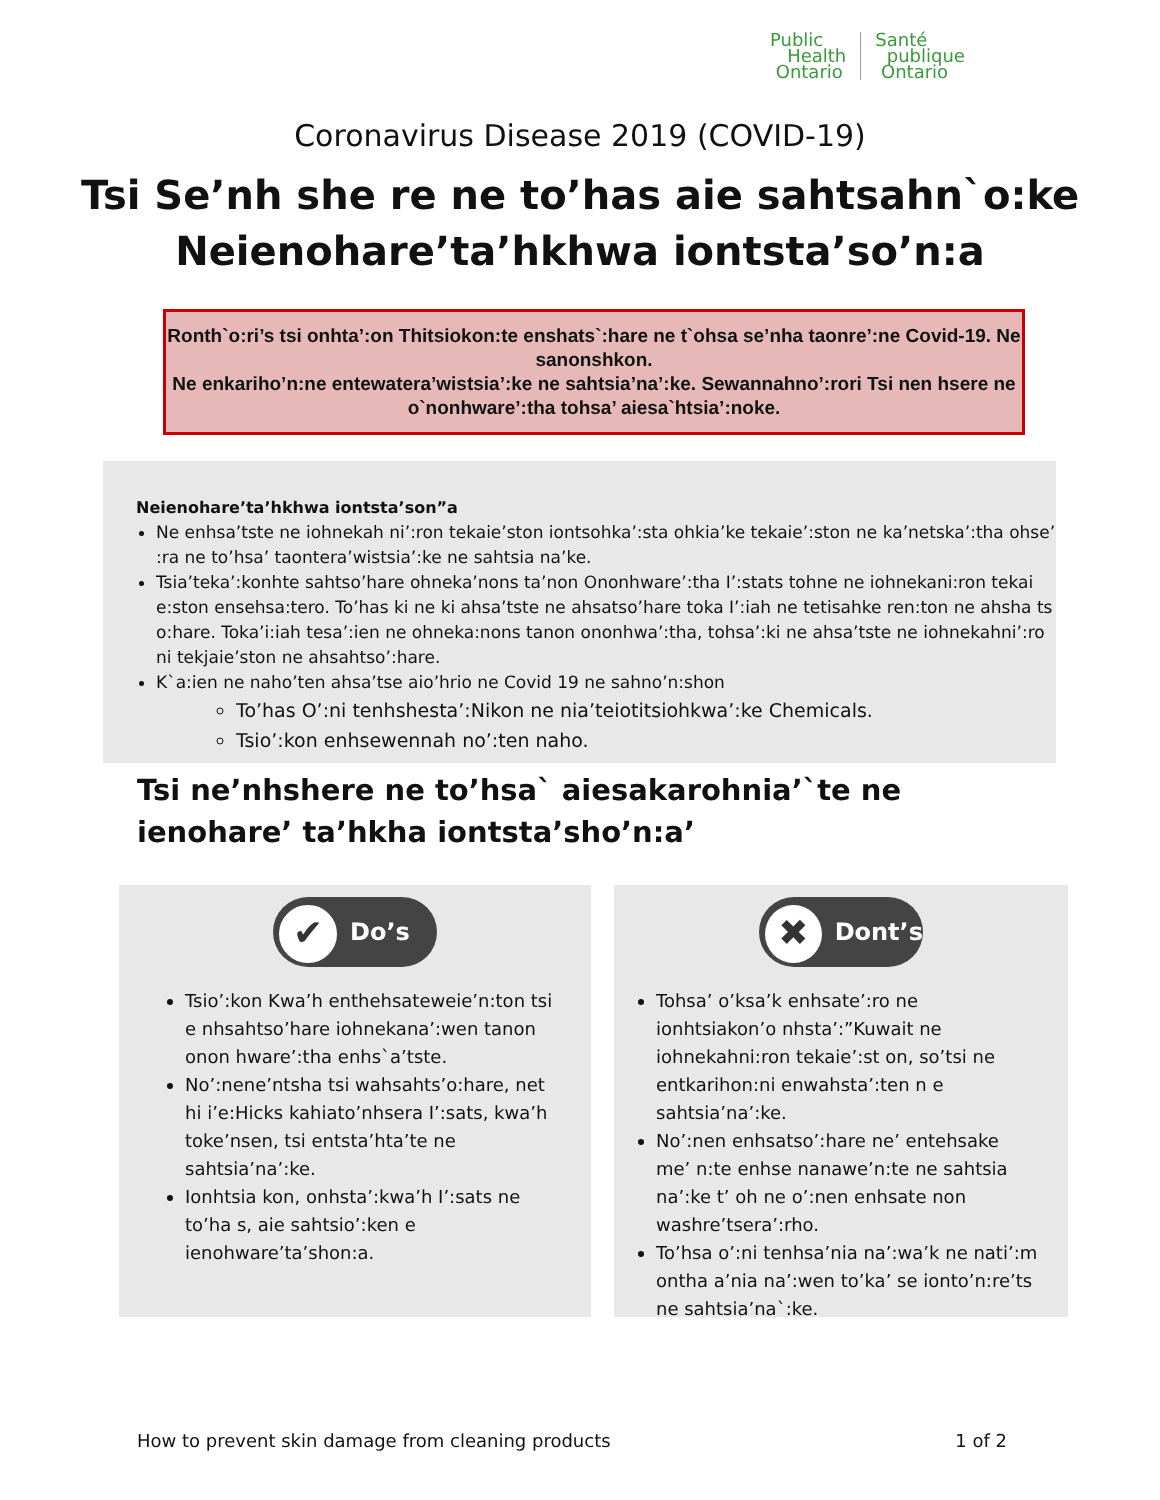Public
Health
Ontario
Santé
publique
Ontario
Coronavirus Disease 2019 (COVID-19)
Tsi Se’nh she re ne to’has aie sahtsahn`o:ke
Neienohare’ta’hkhwa iontsta’so’n:a
Ronth`o:ri’s tsi onhta’:on Thitsiokon:te enshats`:hare ne t`ohsa se’nha taonre’:ne Covid-19. Ne sanonshkon.
Ne enkariho’n:ne entewatera’wistsia’:ke ne sahtsia’na’:ke. Sewannahno’:rori Tsi nen hsere ne o`nonhware’:tha tohsa’ aiesa`htsia’:noke.
Neienohare’ta’hkhwa iontsta’son”a
Ne enhsa’tste ne iohnekah ni’:ron tekaie’ston iontsohka’:sta ohkia’ke tekaie’:ston ne ka’netska’:tha ohse’ :ra ne to’hsa’ taontera’wistsia’:ke ne sahtsia na’ke.
Tsia’teka’:konhte sahtso’hare ohneka’nons ta’non Ononhware’:tha I’:stats tohne ne iohnekani:ron tekai e:ston ensehsa:tero. To’has ki ne ki ahsa’tste ne ahsatso’hare toka I’:iah ne tetisahke ren:ton ne ahsha ts o:hare. Toka’i:iah tesa’:ien ne ohneka:nons tanon ononhwa’:tha, tohsa’:ki ne ahsa’tste ne iohnekahni’:ro ni tekjaie’ston ne ahsahtso’:hare.
K`a:ien ne naho’ten ahsa’tse aio’hrio ne Covid 19 ne sahno’n:shon
To’has O’:ni tenhshesta’:Nikon ne nia’teiotitsiohkwa’:ke Chemicals.
Tsio’:kon enhsewennah no’:ten naho.
Tsi ne’nhshere ne to’hsa` aiesakarohnia’`te ne ienohare’ ta’hkha iontsta’sho’n:a’
✔ Do’s
Tsio’:kon Kwa’h enthehsateweie’n:ton tsi e nhsahtso’hare iohnekana’:wen tanon onon hware’:tha enhs`a’tste.
No’:nene’ntsha tsi wahsahts’o:hare, net hi i’e:Hicks kahiato’nhsera I’:sats, kwa’h toke’nsen, tsi entsta’hta’te ne sahtsia’na’:ke.
Ionhtsia kon, onhsta’:kwa’h I’:sats ne to’ha s, aie sahtsio’:ken e ienohware’ta’shon:a.
✖ Dont’s
Tohsa’ o’ksa’k enhsate’:ro ne ionhtsiakon’o nhsta’:”Kuwait ne iohnekahni:ron tekaie’:st on, so’tsi ne entkarihon:ni enwahsta’:ten n e sahtsia’na’:ke.
No’:nen enhsatso’:hare ne’ entehsake me’ n:te enhse nanawe’n:te ne sahtsia na’:ke t’ oh ne o’:nen enhsate non washre’tsera’:rho.
To’hsa o’:ni tenhsa’nia na’:wa’k ne nati’:m ontha a’nia na’:wen to’ka’ se ionto’n:re’ts ne sahtsia’na`:ke.
How to prevent skin damage from cleaning products 1 of 2